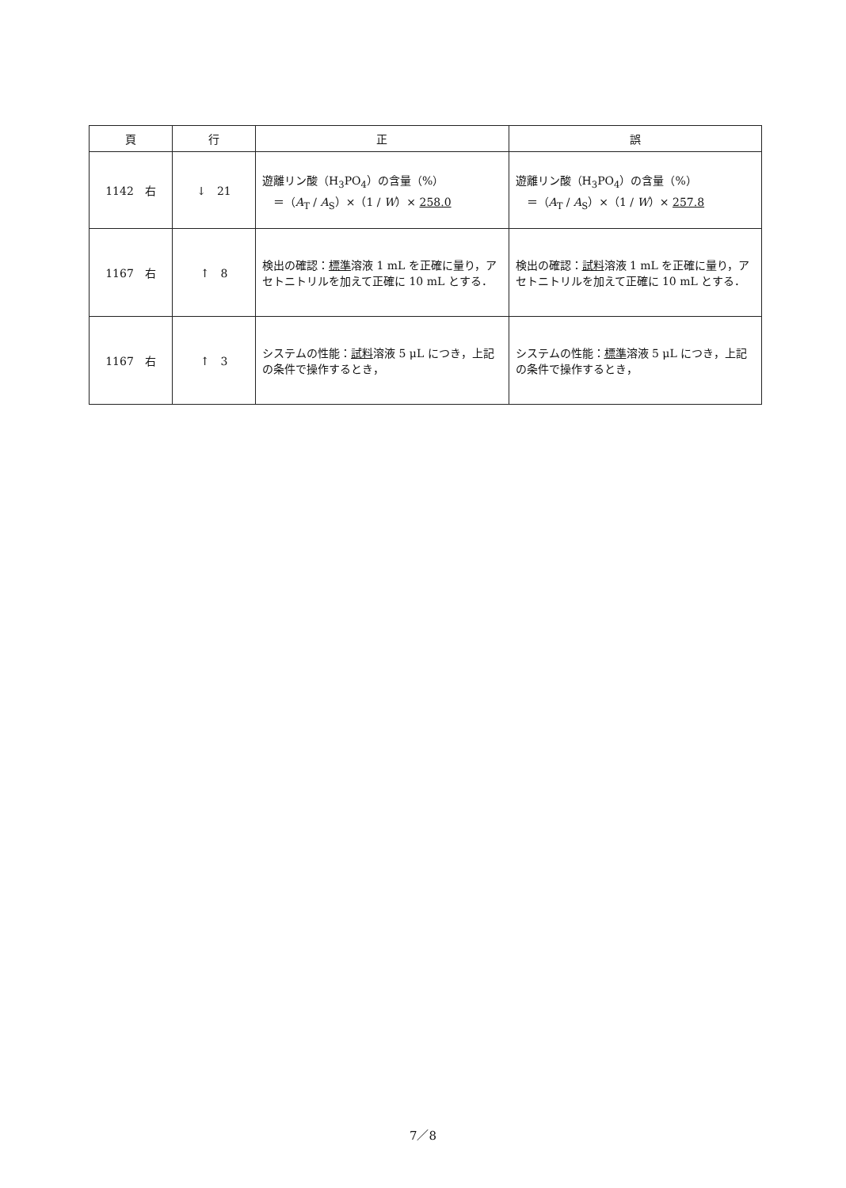| 頁 | 行 | 正 | 誤 |
| --- | --- | --- | --- |
| 1142 右 | ↓ 21 | 遊離リン酸（H<sub>3</sub>PO<sub>4</sub>）の含量（%） ＝（ A<sub>T</sub> / A<sub>S</sub>）×（1 / W ）× 258.0 | 遊離リン酸（H<sub>3</sub>PO<sub>4</sub>）の含量（%） ＝（ A<sub>T</sub> / A<sub>S</sub>）×（1 / W ）× 257.8 |
| 1167 右 | ↑ 8 | 検出の確認： 標準 溶液 1 mL を正確に量り，アセトニトリルを加えて正確に 10 mL とする． | 検出の確認： 試料 溶液 1 mL を正確に量り，アセトニトリルを加えて正確に 10 mL とする． |
| 1167 右 | ↑ 3 | システムの性能： 試料 溶液 5 μL につき，上記の条件で操作するとき， | システムの性能： 標準 溶液 5 μL につき，上記の条件で操作するとき， |
7／8